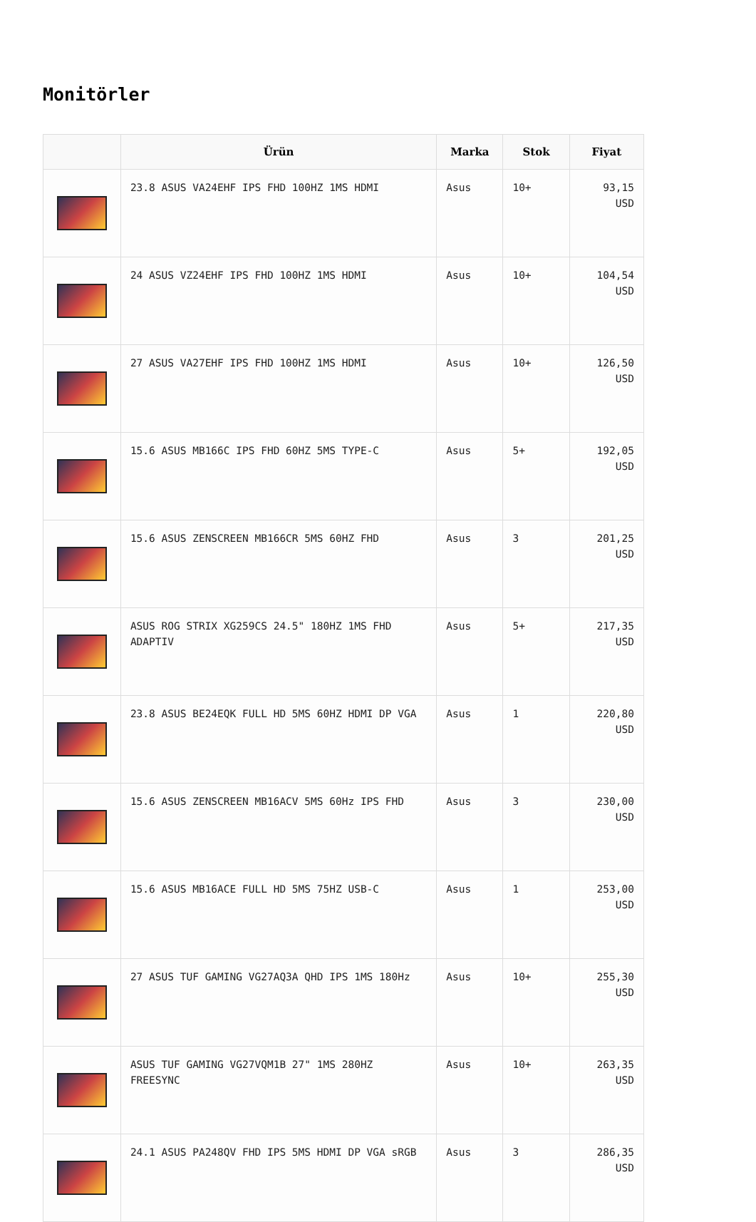Monitörler
| | Ürün | Marka | Stok | Fiyat |
| --- | --- | --- | --- | --- |
| | 23.8 ASUS VA24EHF IPS FHD 100HZ 1MS HDMI | Asus | 10+ | 93,15 USD |
| | 24 ASUS VZ24EHF IPS FHD 100HZ 1MS HDMI | Asus | 10+ | 104,54 USD |
| | 27 ASUS VA27EHF IPS FHD 100HZ 1MS HDMI | Asus | 10+ | 126,50 USD |
| | 15.6 ASUS MB166C IPS FHD 60HZ 5MS TYPE-C | Asus | 5+ | 192,05 USD |
| | 15.6 ASUS ZENSCREEN MB166CR 5MS 60HZ FHD | Asus | 3 | 201,25 USD |
| | ASUS ROG STRIX XG259CS 24.5" 180HZ 1MS FHD ADAPTIV | Asus | 5+ | 217,35 USD |
| | 23.8 ASUS BE24EQK FULL HD 5MS 60HZ HDMI DP VGA | Asus | 1 | 220,80 USD |
| | 15.6 ASUS ZENSCREEN MB16ACV 5MS 60Hz IPS FHD | Asus | 3 | 230,00 USD |
| | 15.6 ASUS MB16ACE FULL HD 5MS 75HZ USB-C | Asus | 1 | 253,00 USD |
| | 27 ASUS TUF GAMING VG27AQ3A QHD IPS 1MS 180Hz | Asus | 10+ | 255,30 USD |
| | ASUS TUF GAMING VG27VQM1B 27" 1MS 280HZ FREESYNC | Asus | 10+ | 263,35 USD |
| | 24.1 ASUS PA248QV FHD IPS 5MS HDMI DP VGA sRGB | Asus | 3 | 286,35 USD |